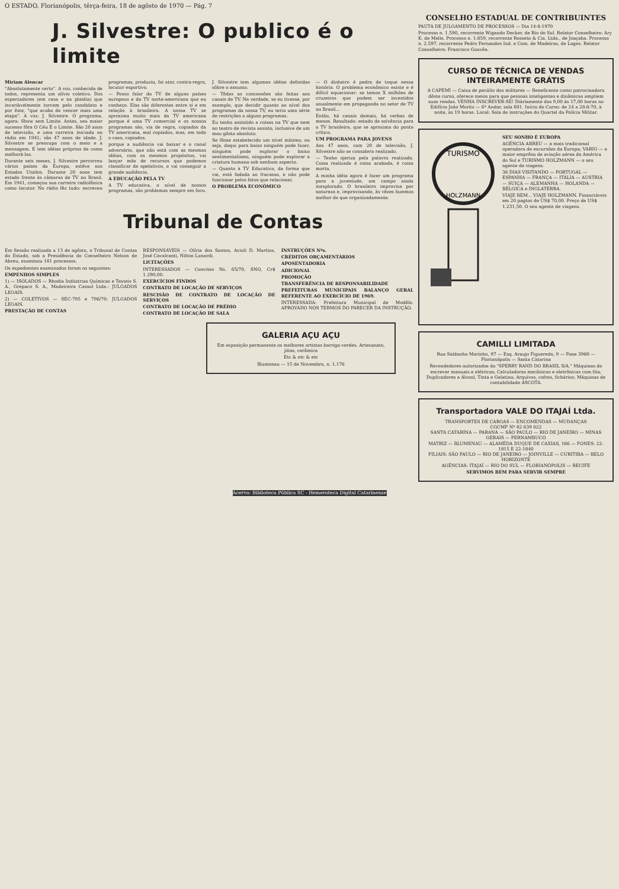O ESTADO, Florianópolis, têrça-feira, 18 de agôsto de 1970 — Pág. 7
J. Silvestre: O publico é o limite
Miriam Alencar
"Absolutamente certo". A voz, conhecida de todos, representa um alívio coletivo. Dos espectadores (em casa e na platéia) que invariàvelmente torcem pelo candidato e por êste, "que acaba de vencer mais uma etapa". A voz: J. Silvestre. O programa, agora: Show sem Limite. Antes, seu maior sucesso fôra O Céu É o Limite. São 20 anos de televisão, e uma carreira iniciada no rádio em 1941; são 47 anos de idade. J. Silvestre se preocupa com o meio e a mensagem. E tem idéias próprias de como melhorá-las.
Durante seis meses, J. Silvestre percorreu vários países da Europa, estêve nos Estados Unidos. Durante 20 anos tem estado frente às câmaras de TV no Brasil. Em 1941, começou sua carreira radiofônica como locutor. No rádio fêz tudo: escreveu programas, produziu, foi ator, contra-regra, locutor esportivo.
— Posso falar da TV de alguns países europeus e da TV norte-americana que eu conheço. Elas são diferentes entre si e em relação à brasileira. A nossa TV se aproxima muito mais da TV americana porque é uma TV comercial e os nossos programas são, via de regra, copiados da TV americana, mal copiados, mas, em todo o caso, copiados.
porque a audiência vai baixar e o canal adversário, que não está com as mesmas idéias, com os mesmos propósitos, vai lançar mão de recursos que podemos classificar de apelativos, e vai conseguir a grande audiência.
A EDUCAÇÃO PELA TV
A TV educativa, o nível de nossos programas, são problemas sempre em foco. J. Silvestre tem algumas idéias definidas sôbre o assunto.
— Tôdas as concessões são feitas aos canais de TV. Na verdade, se eu tivesse, por exemplo, que decidir quanto ao nível dos programas da nossa TV, eu teria uma série de restrições a alguns programas.
Eu tenho assistido a coisas na TV que nem no teatro de revista assisto, inclusive de um mau gôsto absoluto.
Se fôsse estabelecido um nível mínimo, ou seja, daqui para baixo ninguém pode fazer, ninguém pode explorar o baixo sentimentalismo, ninguém pode explorar a criatura humana sob nenhum aspecto.
— Quanto à TV Educativa, da forma que vai, está fadada ao fracasso, e não pode funcionar pelos fatos que relacionei.
O PROBLEMA ECONÔMICO
— O dinheiro é pedra de toque nessa história. O problema econômico existe e é difícil equacionar: se temos X milhões de cruzeiros que podem ser investidos anualmente em propaganda no setor de TV no Brasil...
Então, há canais demais, há verbas de menos. Resultado: estado de solvência para a TV brasileira, que se aproxima do ponto crítico.
UM PROGRAMA PARA JOVENS
Aos 47 anos, com 20 de televisão, J. Silvestre não se considera realizado.
— Tenho ojeriza pela palavra realizado. Coisa realizada é coisa acabada, é coisa morta.
A minha idéia agora é fazer um programa para a juventude, um campo ainda inexplorado. O brasileiro improvisa por natureza e, improvisando, às vêzes fazemos melhor do que organizadamente.
Tribunal de Contas
Em Sessão realizada a 13 de agôsto, o Tribunal de Contas do Estado, sob a Presidência do Conselheiro Nelson de Abreu, examinou 181 processos.
Os expedientes examinados foram os seguintes:
EMPENHOS SIMPLES
1) — ISOLADOS — Rhodia Indústrias Químicas e Texteis S. A., Grepaco S. A., Madeireira Cassol Ltda.: JULGADOS LEGAIS.
2) — COLETIVOS — SEC-795 e 796/70: JULGADOS LEGAIS.
PRESTAÇÃO DE CONTAS
RESPONSÁVEIS — Olíria dos Santos, Acioli D. Martins, José Cavalcanti, Nilton Lunardi.
LICITAÇÕES
INTERESSADOS — Convites Ns. 65/70, SNO, Cr$ 1.290,00.
EXERCÍCIOS FINDOS
CONTRATO DE LOCAÇÃO DE SERVIÇOS
RESCISÃO DE CONTRATO DE LOCAÇÃO DE SERVIÇOS
CONTRATO DE LOCAÇÃO DE PRÉDIO
CONTRATO DE LOCAÇÃO DE SALA
INSTRUÇÕES Nºs.
CRÉDITOS ORÇAMENTÁRIOS
APOSENTADORIA
ADICIONAL
PROMOÇÃO
TRANSFERÊNCIA DE RESPONSABILIDADE
PREFEITURAS MUNICIPAIS BALANÇO GERAL REFERENTE AO EXERCÍCIO DE 1969.
INTERESSADA: Prefeitura Municipal de Modêlo. APROVADO NOS TERMOS DO PARECER DA INSTRUÇÃO.
GALERIA AÇU AÇU
Em exposição permanente os melhores artistas barriga-verdes. Artesanato, jóias, cerâmica
Etc & etc & etc
Blumenau — 15 de Novembro, n. 1.176
CONSELHO ESTADUAL DE CONTRIBUINTES
PAUTA DE JULGAMENTO DE PROCESSOS — Dia 14-8-1970
Processo n. 1.590, recorrente Wigando Decker, de Rio do Sul. Relator Conselheiro: Ary K. de Mello. Processo n. 1.859, recorrente Rosseto & Cia. Ltda., de Joaçaba. Processo n. 2.597, recorrente Pedro Fernandes Ind. e Com. de Madeiras, de Lages. Relator Conselheiro: Francisco Gouvêa.
CURSO DE TÉCNICA DE VENDAS
INTEIRAMENTE GRÁTIS
A CAPEMI — Caixa de pecúlio dos militares — Beneficente como patrocinadora dêste curso, oferece meios para que pessoas inteligentes e dinâmicas ampliem suas rendas. VENHA INSCREVER-SE! Diàriamente das 9,00 às 17,00 horas no Edifício João Moritz — 6º Andar, sala 601. Início do Curso: de 24 a 28-8-70, à noite, às 19 horas. Local: Sala de instruções do Quartel da Polícia Militar.
TURISMO
HOLZMANN
SEU SONHO É EUROPA
AGÊNCIA ABREU — a mais tradicional operadora de excursões da Europa; VARIG — a maior emprêsa de aviação aérea da América do Sul e TURISMO HOLZMANN — o seu agente de viagens.
36 DIAS VISITANDO — PORTUGAL — ESPANHA — FRANÇA — ITÁLIA — AUSTRIA — SUIÇA — ALEMANHA — HOLANDA — BÉLGICA e INGLATERRA.
VIAJE BEM... VIAJE HOLZMANN. Financiáveis em 20 pagtos de US$ 70,00. Preço de US$ 1.231,50. O seu agente de viagens.
CAMILLI LIMITADA
Rua Saldanha Marinho, 97 — Esq. Araujo Figueredo, 9 — Fone 3980 — Florianópolis — Santa Catarina
Revendedores autorizados da "SPERRY RAND DO BRASIL S/A." Máquinas de escrever manuais e elétricas; Calculadoras mecânicas e eletrônicas com fita; Duplicadores a Álcool, Tinta e Gelatina; Arquivos, cofres, fichários; Máquinas de contabilidade ASCOTA.
Transportadora VALE DO ITAJAÍ Ltda.
TRANSPORTES DE CARGAS — ENCOMENDAS — MUDANÇAS
CGCMF Nº 82 639 022
SANTA CATARINA — PARANÁ — SÃO PAULO — RIO DE JANEIRO — MINAS GERAIS — PERNAMBUCO
MATRIZ — BLUMENAU — ALAMÊDA DUQUE DE CAXIAS, 166 — FONES: 22-1815 E 22-1840
FILIAIS: SÃO PAULO — RIO DE JANEIRO — JOINVILLE — CURITIBA — BELO HORIZONTE
AGÊNCIAS: ITAJAÍ — RIO DO SUL — FLORIANÓPOLIS — RECIFE
SERVIMOS BEM PARA SERVIR SEMPRE
Acervo: Biblioteca Pública SC - Hemeroteca Digital Catarinense